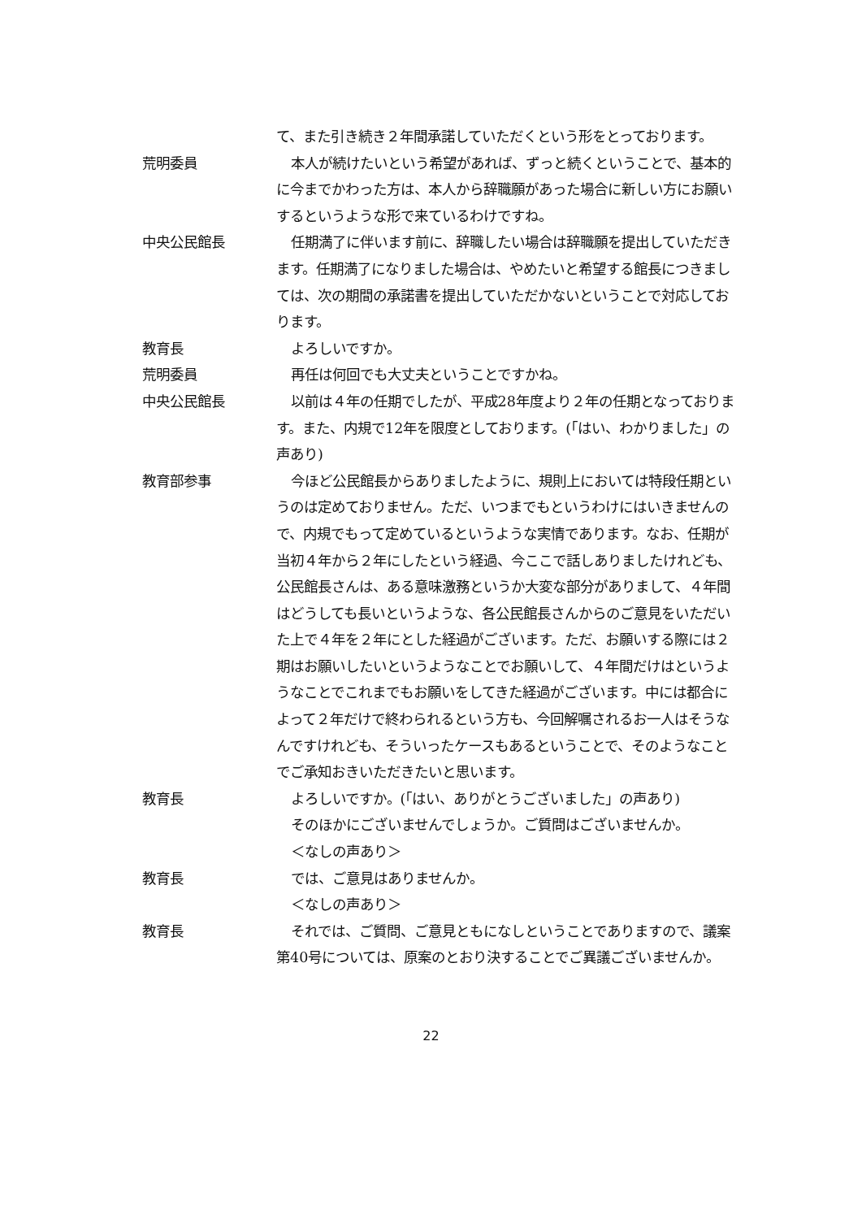て、また引き続き２年間承諾していただくという形をとっております。
荒明委員 本人が続けたいという希望があれば、ずっと続くということで、基本的に今までかわった方は、本人から辞職願があった場合に新しい方にお願いするというような形で来ているわけですね。
中央公民館長 任期満了に伴います前に、辞職したい場合は辞職願を提出していただきます。任期満了になりました場合は、やめたいと希望する館長につきましては、次の期間の承諾書を提出していただかないということで対応しております。
教育長 よろしいですか。
荒明委員 再任は何回でも大丈夫ということですかね。
中央公民館長 以前は４年の任期でしたが、平成28年度より２年の任期となっております。また、内規で12年を限度としております。(「はい、わかりました」の声あり)
教育部参事 今ほど公民館長からありましたように、規則上においては特段任期というのは定めておりません。ただ、いつまでもというわけにはいきませんので、内規でもって定めているというような実情であります。なお、任期が当初４年から２年にしたという経過、今ここで話しありましたけれども、公民館長さんは、ある意味激務というか大変な部分がありまして、４年間はどうしても長いというような、各公民館長さんからのご意見をいただいた上で４年を２年にとした経過がございます。ただ、お願いする際には２期はお願いしたいというようなことでお願いして、４年間だけはというようなことでこれまでもお願いをしてきた経過がございます。中には都合によって２年だけで終わられるという方も、今回解嘱されるお一人はそうなんですけれども、そういったケースもあるということで、そのようなことでご承知おきいただきたいと思います。
教育長 よろしいですか。(「はい、ありがとうございました」の声あり)
そのほかにございませんでしょうか。ご質問はございませんか。
＜なしの声あり＞
教育長 では、ご意見はありませんか。
＜なしの声あり＞
教育長 それでは、ご質問、ご意見ともになしということでありますので、議案第40号については、原案のとおり決することでご異議ございませんか。
22